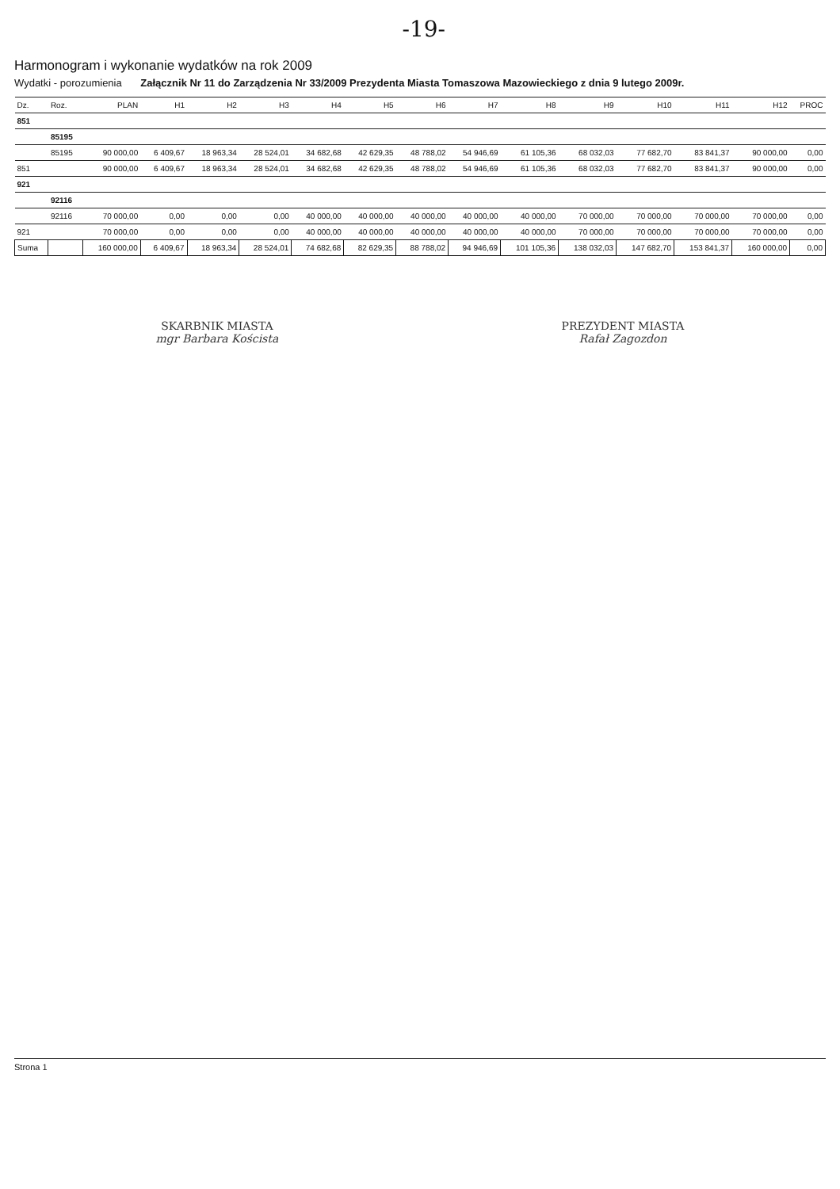-19-
Harmonogram i wykonanie wydatków na rok 2009
Wydatki - porozumienia Załącznik Nr 11 do Zarządzenia Nr 33/2009 Prezydenta Miasta Tomaszowa Mazowieckiego z dnia 9 lutego 2009r.
| Dz. | Roz. | PLAN | H1 | H2 | H3 | H4 | H5 | H6 | H7 | H8 | H9 | H10 | H11 | H12 | PROC |
| --- | --- | --- | --- | --- | --- | --- | --- | --- | --- | --- | --- | --- | --- | --- | --- |
| 851 | | | | | | | | | | | | | | | |
| | 85195 | | | | | | | | | | | | | | |
| | 85195 | 90 000,00 | 6 409,67 | 18 963,34 | 28 524,01 | 34 682,68 | 42 629,35 | 48 788,02 | 54 946,69 | 61 105,36 | 68 032,03 | 77 682,70 | 83 841,37 | 90 000,00 | 0,00 |
| 851 | | 90 000,00 | 6 409,67 | 18 963,34 | 28 524,01 | 34 682,68 | 42 629,35 | 48 788,02 | 54 946,69 | 61 105,36 | 68 032,03 | 77 682,70 | 83 841,37 | 90 000,00 | 0,00 |
| 921 | | | | | | | | | | | | | | | |
| | 92116 | | | | | | | | | | | | | | |
| | 92116 | 70 000,00 | 0,00 | 0,00 | 0,00 | 40 000,00 | 40 000,00 | 40 000,00 | 40 000,00 | 40 000,00 | 70 000,00 | 70 000,00 | 70 000,00 | 70 000,00 | 0,00 |
| 921 | | 70 000,00 | 0,00 | 0,00 | 0,00 | 40 000,00 | 40 000,00 | 40 000,00 | 40 000,00 | 40 000,00 | 70 000,00 | 70 000,00 | 70 000,00 | 70 000,00 | 0,00 |
| Suma | | 160 000,00 | 6 409,67 | 18 963,34 | 28 524,01 | 74 682,68 | 82 629,35 | 88 788,02 | 94 946,69 | 101 105,36 | 138 032,03 | 147 682,70 | 153 841,37 | 160 000,00 | 0,00 |
SKARBNIK MIASTA
mgr Barbara Koścista
PREZYDENT MIASTA
Rafał Zagozdon
Strona 1